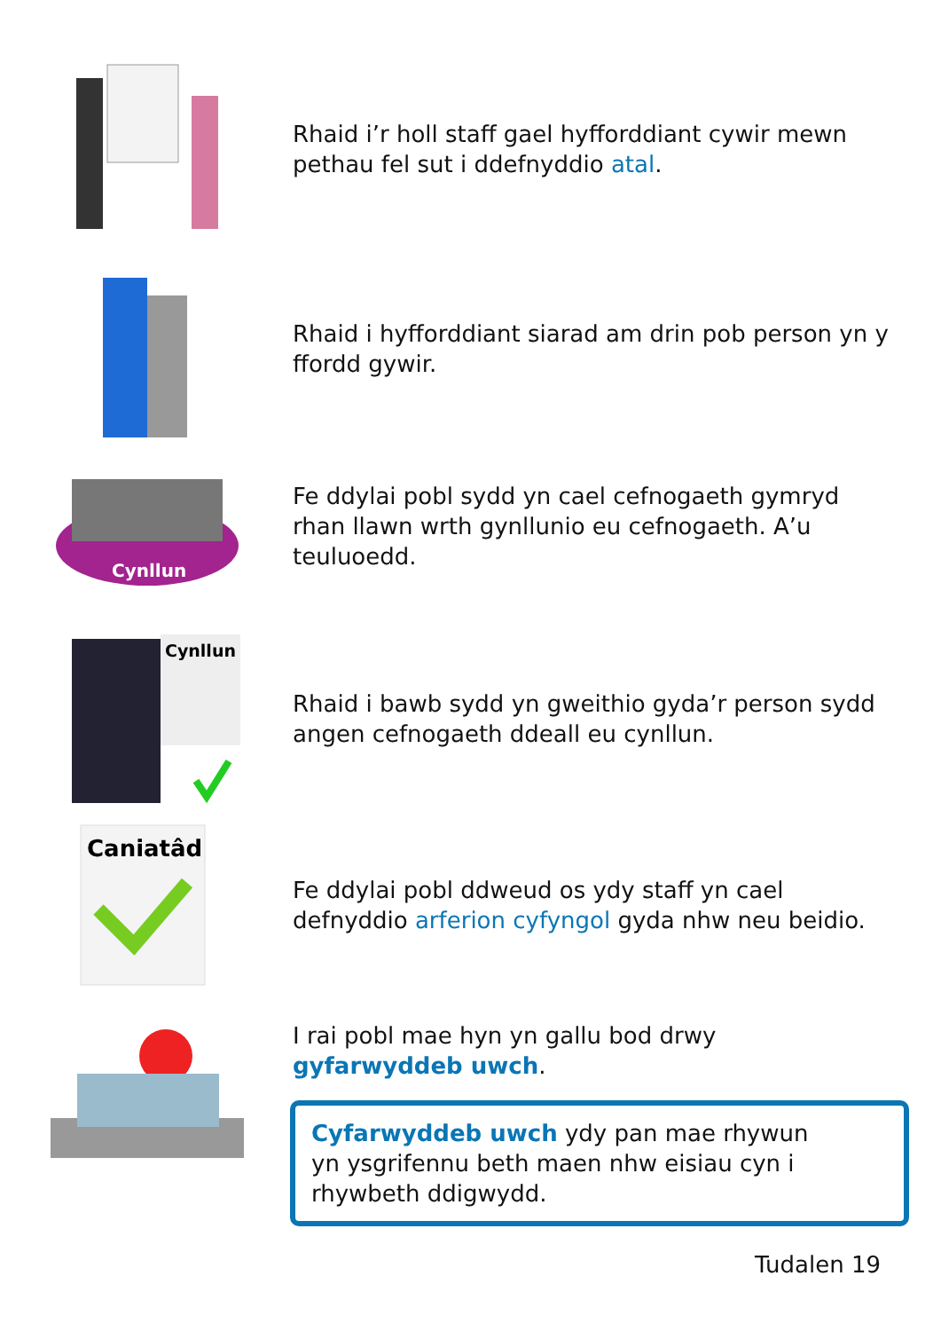Rhaid i’r holl staff gael hyfforddiant cywir mewn pethau fel sut i ddefnyddio atal.
Rhaid i hyfforddiant siarad am drin pob person yn y ffordd gywir.
Cynllun
Fe ddylai pobl sydd yn cael cefnogaeth gymryd rhan llawn wrth gynllunio eu cefnogaeth. A’u teuluoedd.
Cynllun
Rhaid i bawb sydd yn gweithio gyda’r person sydd angen cefnogaeth ddeall eu cynllun.
Caniatâd
Fe ddylai pobl ddweud os ydy staff yn cael defnyddio arferion cyfyngol gyda nhw neu beidio.
I rai pobl mae hyn yn gallu bod drwy gyfarwyddeb uwch.
Cyfarwyddeb uwch ydy pan mae rhywun
yn ysgrifennu beth maen nhw eisiau cyn i
rhywbeth ddigwydd.
Tudalen 19